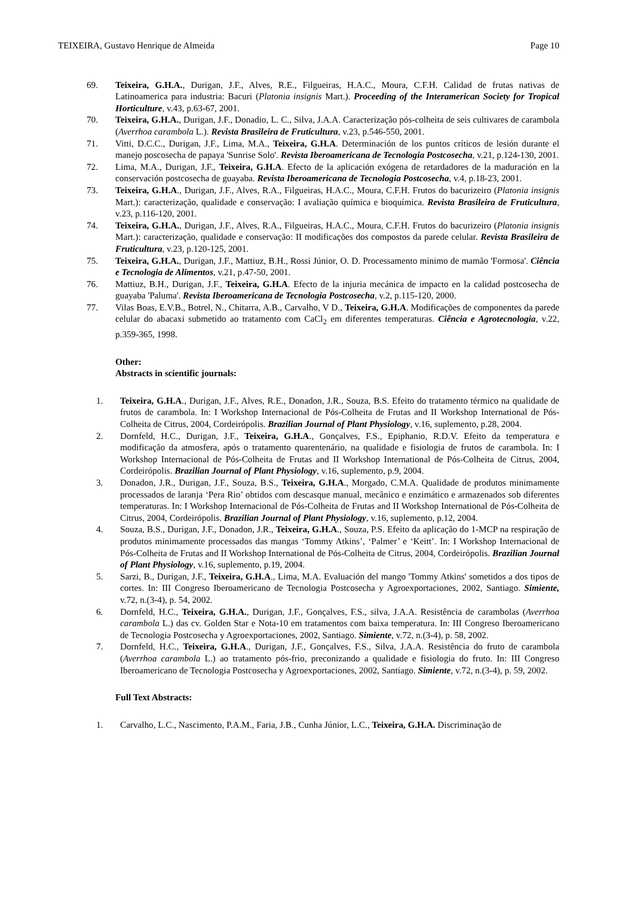TEIXEIRA, Gustavo Henrique de Almeida Page 10
69. Teixeira, G.H.A., Durigan, J.F., Alves, R.E., Filgueiras, H.A.C., Moura, C.F.H. Calidad de frutas nativas de Latinoamerica para industria: Bacuri (Platonia insignis Mart.). Proceeding of the Interamerican Society for Tropical Horticulture, v.43, p.63-67, 2001.
70. Teixeira, G.H.A., Durigan, J.F., Donadio, L. C., Silva, J.A.A. Caracterização pós-colheita de seis cultivares de carambola (Averrhoa carambola L.). Revista Brasileira de Fruticultura, v.23, p.546-550, 2001.
71. Vitti, D.C.C., Durigan, J.F., Lima, M.A., Teixeira, G.H.A. Determinación de los puntos críticos de lesión durante el manejo poscosecha de papaya 'Sunrise Solo'. Revista Iberoamericana de Tecnologia Postcosecha, v.21, p.124-130, 2001.
72. Lima, M.A., Durigan, J.F., Teixeira, G.H.A. Efecto de la aplicación exógena de retardadores de la maduración en la conservación postcosecha de guayaba. Revista Iberoamericana de Tecnologia Postcosecha, v.4, p.18-23, 2001.
73. Teixeira, G.H.A., Durigan, J.F., Alves, R.A., Filgueiras, H.A.C., Moura, C.F.H. Frutos do bacurizeiro (Platonia insignis Mart.): caracterização, qualidade e conservação: I avaliação química e bioquímica. Revista Brasileira de Fruticultura, v.23, p.116-120, 2001.
74. Teixeira, G.H.A., Durigan, J.F., Alves, R.A., Filgueiras, H.A.C., Moura, C.F.H. Frutos do bacurizeiro (Platonia insignis Mart.): caracterização, qualidade e conservação: II modificações dos compostos da parede celular. Revista Brasileira de Fruticultura, v.23, p.120-125, 2001.
75. Teixeira, G.H.A., Durigan, J.F., Mattiuz, B.H., Rossi Júnior, O. D. Processamento mínimo de mamão 'Formosa'. Ciência e Tecnologia de Alimentos, v.21, p.47-50, 2001.
76. Mattiuz, B.H., Durigan, J.F., Teixeira, G.H.A. Efecto de la injuria mecánica de impacto en la calidad postcosecha de guayaba 'Paluma'. Revista Iberoamericana de Tecnologia Postcosecha, v.2, p.115-120, 2000.
77. Vilas Boas, E.V.B., Botrel, N., Chitarra, A.B., Carvalho, V D., Teixeira, G.H.A. Modificações de componentes da parede celular do abacaxi submetido ao tratamento com CaCl<sub>2</sub> em diferentes temperaturas. Ciência e Agrotecnologia, v.22, p.359-365, 1998.
Other:
Abstracts in scientific journals:
1. Teixeira, G.H.A., Durigan, J.F., Alves, R.E., Donadon, J.R., Souza, B.S. Efeito do tratamento térmico na qualidade de frutos de carambola. In: I Workshop Internacional de Pós-Colheita de Frutas and II Workshop International de Pós-Colheita de Citrus, 2004, Cordeirópolis. Brazilian Journal of Plant Physiology, v.16, suplemento, p.28, 2004.
2. Dornfeld, H.C., Durigan, J.F., Teixeira, G.H.A., Gonçalves, F.S., Epiphanio, R.D.V. Efeito da temperatura e modificação da atmosfera, após o tratamento quarentenário, na qualidade e fisiologia de frutos de carambola. In: I Workshop Internacional de Pós-Colheita de Frutas and II Workshop International de Pós-Colheita de Citrus, 2004, Cordeirópolis. Brazilian Journal of Plant Physiology, v.16, suplemento, p.9, 2004.
3. Donadon, J.R., Durigan, J.F., Souza, B.S., Teixeira, G.H.A., Morgado, C.M.A. Qualidade de produtos minimamente processados de laranja ‘Pera Rio’ obtidos com descasque manual, mecânico e enzimático e armazenados sob diferentes temperaturas. In: I Workshop Internacional de Pós-Colheita de Frutas and II Workshop International de Pós-Colheita de Citrus, 2004, Cordeirópolis. Brazilian Journal of Plant Physiology, v.16, suplemento, p.12, 2004.
4. Souza, B.S., Durigan, J.F., Donadon, J.R., Teixeira, G.H.A., Souza, P.S. Efeito da aplicação do 1-MCP na respiração de produtos minimamente processados das mangas ‘Tommy Atkins’, ‘Palmer’ e ‘Keitt’. In: I Workshop Internacional de Pós-Colheita de Frutas and II Workshop International de Pós-Colheita de Citrus, 2004, Cordeirópolis. Brazilian Journal of Plant Physiology, v.16, suplemento, p.19, 2004.
5. Sarzi, B., Durigan, J.F., Teixeira, G.H.A., Lima, M.A. Evaluación del mango 'Tommy Atkins' sometidos a dos tipos de cortes. In: III Congreso Iberoamericano de Tecnologia Postcosecha y Agroexportaciones, 2002, Santiago. Simiente, v.72, n.(3-4), p. 54, 2002.
6. Dornfeld, H.C., Teixeira, G.H.A., Durigan, J.F., Gonçalves, F.S., silva, J.A.A. Resistência de carambolas (Averrhoa carambola L.) das cv. Golden Star e Nota-10 em tratamentos com baixa temperatura. In: III Congreso Iberoamericano de Tecnologia Postcosecha y Agroexportaciones, 2002, Santiago. Simiente, v.72, n.(3-4), p. 58, 2002.
7. Dornfeld, H.C., Teixeira, G.H.A., Durigan, J.F., Gonçalves, F.S., Silva, J.A.A. Resistência do fruto de carambola (Averrhoa carambola L.) ao tratamento pós-frio, preconizando a qualidade e fisiologia do fruto. In: III Congreso Iberoamericano de Tecnologia Postcosecha y Agroexportaciones, 2002, Santiago. Simiente, v.72, n.(3-4), p. 59, 2002.
Full Text Abstracts:
1. Carvalho, L.C., Nascimento, P.A.M., Faria, J.B., Cunha Júnior, L.C., Teixeira, G.H.A. Discriminação de